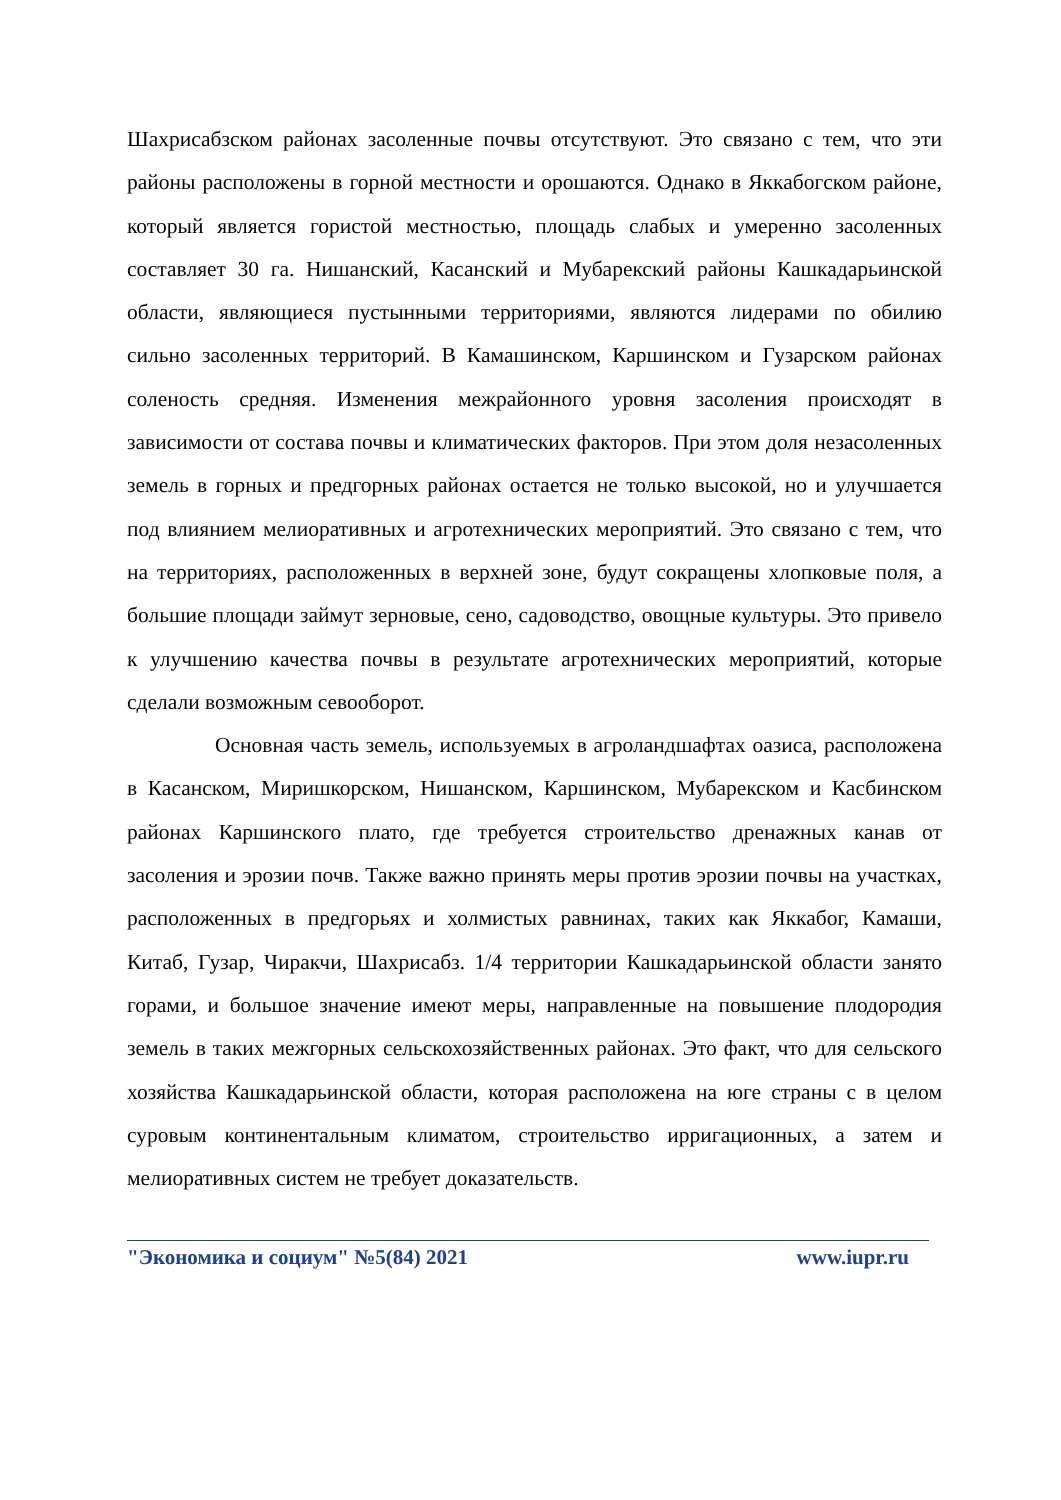Шахрисабзском районах засоленные почвы отсутствуют. Это связано с тем, что эти районы расположены в горной местности и орошаются. Однако в Яккабогском районе, который является гористой местностью, площадь слабых и умеренно засоленных составляет 30 га. Нишанский, Касанский и Мубарекский районы Кашкадарьинской области, являющиеся пустынными территориями, являются лидерами по обилию сильно засоленных территорий. В Камашинском, Каршинском и Гузарском районах соленость средняя. Изменения межрайонного уровня засоления происходят в зависимости от состава почвы и климатических факторов. При этом доля незасоленных земель в горных и предгорных районах остается не только высокой, но и улучшается под влиянием мелиоративных и агротехнических мероприятий. Это связано с тем, что на территориях, расположенных в верхней зоне, будут сокращены хлопковые поля, а большие площади займут зерновые, сено, садоводство, овощные культуры. Это привело к улучшению качества почвы в результате агротехнических мероприятий, которые сделали возможным севооборот.
Основная часть земель, используемых в агроландшафтах оазиса, расположена в Касанском, Миришкорском, Нишанском, Каршинском, Мубарекском и Касбинском районах Каршинского плато, где требуется строительство дренажных канав от засоления и эрозии почв. Также важно принять меры против эрозии почвы на участках, расположенных в предгорьях и холмистых равнинах, таких как Яккабог, Камаши, Китаб, Гузар, Чиракчи, Шахрисабз. 1/4 территории Кашкадарьинской области занято горами, и большое значение имеют меры, направленные на повышение плодородия земель в таких межгорных сельскохозяйственных районах. Это факт, что для сельского хозяйства Кашкадарьинской области, которая расположена на юге страны с в целом суровым континентальным климатом, строительство ирригационных, а затем и мелиоративных систем не требует доказательств.
"Экономика и социум" №5(84) 2021 www.iupr.ru